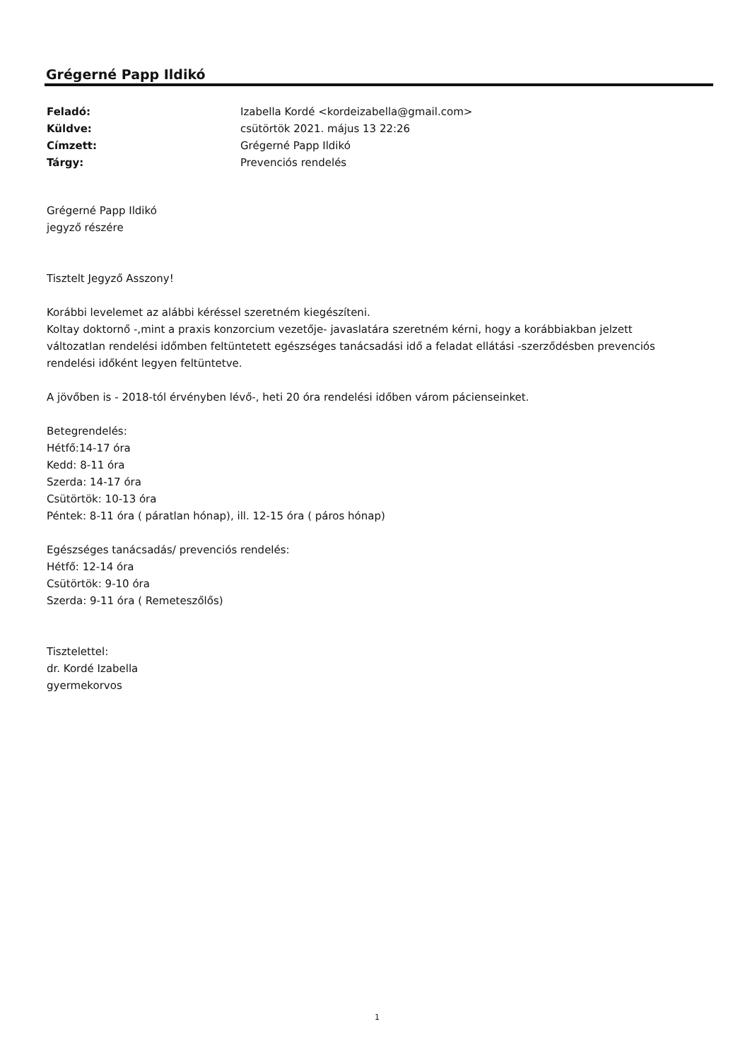Grégerné Papp Ildikó
Feladó: Izabella Kordé <kordeizabella@gmail.com>
Küldve: csütörtök 2021. május 13 22:26
Címzett: Grégerné Papp Ildikó
Tárgy: Prevenciós rendelés
Grégerné Papp Ildikó
jegyző részére
Tisztelt Jegyző Asszony!
Korábbi levelemet az alábbi kéréssel szeretném kiegészíteni.
Koltay doktornő -,mint a praxis konzorcium vezetője- javaslatára szeretném kérni, hogy a korábbiakban jelzett változatlan rendelési időmben feltüntetett egészséges tanácsadási idő a feladat ellátási -szerződésben prevenciós rendelési időként legyen feltüntetve.
A jövőben is - 2018-tól érvényben lévő-, heti 20 óra rendelési időben várom pácienseinket.
Betegrendelés:
Hétfő:14-17 óra
Kedd: 8-11 óra
Szerda: 14-17 óra
Csütörtök: 10-13 óra
Péntek: 8-11 óra ( páratlan hónap), ill. 12-15 óra ( páros hónap)
Egészséges tanácsadás/ prevenciós rendelés:
Hétfő: 12-14 óra
Csütörtök: 9-10 óra
Szerda: 9-11 óra ( Remeteszőlős)
Tisztelettel:
dr. Kordé Izabella
gyermekorvos
1